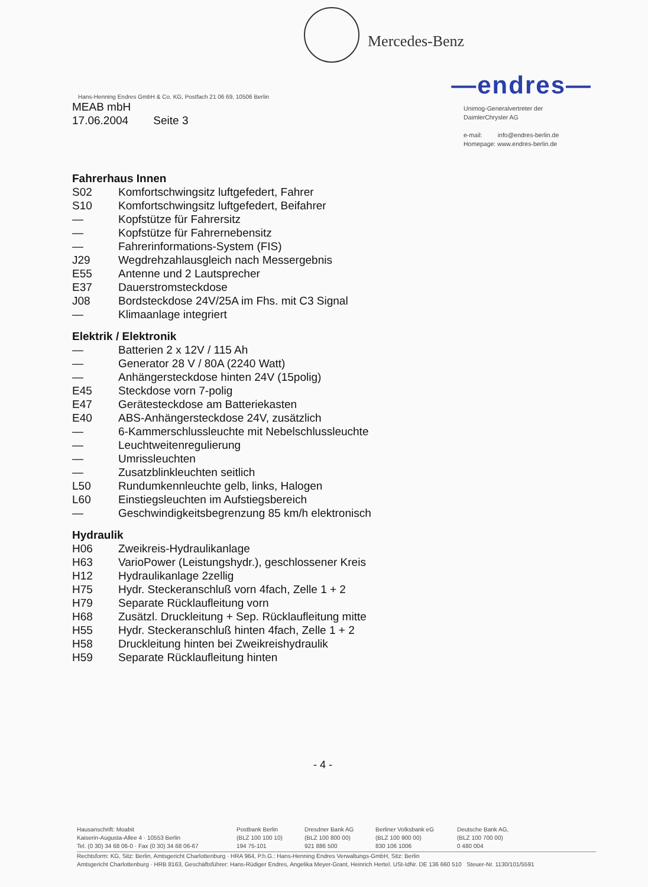Mercedes-Benz
—endres—
Hans-Henning Endres GmbH & Co. KG, Postfach 21 06 69, 10506 Berlin
MEAB mbH
17.06.2004 Seite 3
Unimog-Generalvertreter der
DaimlerChrysler AG
e-mail: info@endres-berlin.de
Homepage: www.endres-berlin.de
Fahrerhaus Innen
S02 Komfortschwingsitz luftgefedert, Fahrer
S10 Komfortschwingsitz luftgefedert, Beifahrer
— Kopfstütze für Fahrersitz
— Kopfstütze für Fahrernebensitz
— Fahrerinformations-System (FIS)
J29 Wegdrehzahlausgleich nach Messergebnis
E55 Antenne und 2 Lautsprecher
E37 Dauerstromsteckdose
J08 Bordsteckdose 24V/25A im Fhs. mit C3 Signal
— Klimaanlage integriert
Elektrik / Elektronik
— Batterien 2 x 12V / 115 Ah
— Generator 28 V / 80A (2240 Watt)
— Anhängersteckdose hinten 24V (15polig)
E45 Steckdose vorn 7-polig
E47 Gerätesteckdose am Batteriekasten
E40 ABS-Anhängersteckdose 24V, zusätzlich
— 6-Kammerschlussleuchte mit Nebelschlussleuchte
— Leuchtweitenregulierung
— Umrissleuchten
— Zusatzblinkleuchten seitlich
L50 Rundumkennleuchte gelb, links, Halogen
L60 Einstiegsleuchten im Aufstiegsbereich
— Geschwindigkeitsbegrenzung 85 km/h elektronisch
Hydraulik
H06 Zweikreis-Hydraulikanlage
H63 VarioPower (Leistungshydr.), geschlossener Kreis
H12 Hydraulikanlage 2zellig
H75 Hydr. Steckeranschluß vorn 4fach, Zelle 1 + 2
H79 Separate Rücklaufleitung vorn
H68 Zusätzl. Druckleitung + Sep. Rücklaufleitung mitte
H55 Hydr. Steckeranschluß hinten 4fach, Zelle 1 + 2
H58 Druckleitung hinten bei Zweikreishydraulik
H59 Separate Rücklaufleitung hinten
- 4 -
Hausanschrift: Moabit
Kaiserin-Augusta-Allee 4 · 10553 Berlin
Tel. (0 30) 34 68 06-0 · Fax (0 30) 34 68 06-67
Postbank Berlin
(BLZ 100 100 10)
194 75-101
Dresdner Bank AG
(BLZ 100 800 00)
921 886 500
Berliner Volksbank eG
(BLZ 100 900 00)
830 106 1006
Deutsche Bank AG,
(BLZ 100 700 00)
0 480 004
Rechtsform: KG, Sitz: Berlin, Amtsgericht Charlottenburg · HRA 964, P.h.G.: Hans-Henning Endres Verwaltungs-GmbH, Sitz: Berlin
Amtsgericht Charlottenburg · HRB 8163, Geschäftsführer: Hans-Rüdiger Endres, Angelika Meyer-Grant, Heinrich Hertel. USt-IdNr. DE 136 660 510 Steuer-Nr. 1130/101/5591